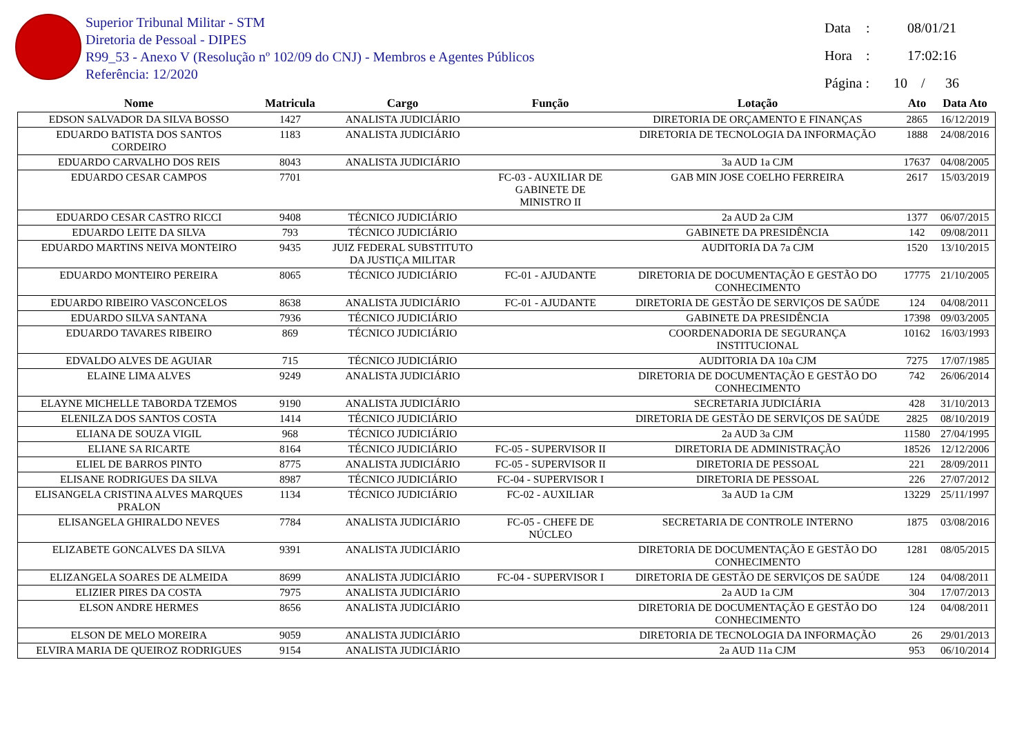Superior Tribunal Militar - STM
Diretoria de Pessoal - DIPES
R99_53 - Anexo V (Resolução nº 102/09 do CNJ) - Membros e Agentes Públicos
Referência: 12/2020
Data: 08/01/21
Hora: 17:02:16
Página : 10 / 36
| Nome | Matricula | Cargo | Função | Lotação | Ato | Data Ato |
| --- | --- | --- | --- | --- | --- | --- |
| EDSON SALVADOR DA SILVA BOSSO | 1427 | ANALISTA JUDICIÁRIO | | DIRETORIA DE ORÇAMENTO E FINANÇAS | 2865 | 16/12/2019 |
| EDUARDO BATISTA DOS SANTOS CORDEIRO | 1183 | ANALISTA JUDICIÁRIO | | DIRETORIA DE TECNOLOGIA DA INFORMAÇÃO | 1888 | 24/08/2016 |
| EDUARDO CARVALHO DOS REIS | 8043 | ANALISTA JUDICIÁRIO | | 3a AUD 1a CJM | 17637 | 04/08/2005 |
| EDUARDO CESAR CAMPOS | 7701 | | FC-03 - AUXILIAR DE GABINETE DE MINISTRO II | GAB MIN JOSE COELHO FERREIRA | 2617 | 15/03/2019 |
| EDUARDO CESAR CASTRO RICCI | 9408 | TÉCNICO JUDICIÁRIO | | 2a AUD 2a CJM | 1377 | 06/07/2015 |
| EDUARDO LEITE DA SILVA | 793 | TÉCNICO JUDICIÁRIO | | GABINETE DA PRESIDÊNCIA | 142 | 09/08/2011 |
| EDUARDO MARTINS NEIVA MONTEIRO | 9435 | JUIZ FEDERAL SUBSTITUTO DA JUSTIÇA MILITAR | | AUDITORIA DA 7a CJM | 1520 | 13/10/2015 |
| EDUARDO MONTEIRO PEREIRA | 8065 | TÉCNICO JUDICIÁRIO | FC-01 - AJUDANTE | DIRETORIA DE DOCUMENTAÇÃO E GESTÃO DO CONHECIMENTO | 17775 | 21/10/2005 |
| EDUARDO RIBEIRO VASCONCELOS | 8638 | ANALISTA JUDICIÁRIO | FC-01 - AJUDANTE | DIRETORIA DE GESTÃO DE SERVIÇOS DE SAÚDE | 124 | 04/08/2011 |
| EDUARDO SILVA SANTANA | 7936 | TÉCNICO JUDICIÁRIO | | GABINETE DA PRESIDÊNCIA | 17398 | 09/03/2005 |
| EDUARDO TAVARES RIBEIRO | 869 | TÉCNICO JUDICIÁRIO | | COORDENADORIA DE SEGURANÇA INSTITUCIONAL | 10162 | 16/03/1993 |
| EDVALDO ALVES DE AGUIAR | 715 | TÉCNICO JUDICIÁRIO | | AUDITORIA DA 10a CJM | 7275 | 17/07/1985 |
| ELAINE LIMA ALVES | 9249 | ANALISTA JUDICIÁRIO | | DIRETORIA DE DOCUMENTAÇÃO E GESTÃO DO CONHECIMENTO | 742 | 26/06/2014 |
| ELAYNE MICHELLE TABORDA TZEMOS | 9190 | ANALISTA JUDICIÁRIO | | SECRETARIA JUDICIÁRIA | 428 | 31/10/2013 |
| ELENILZA DOS SANTOS COSTA | 1414 | TÉCNICO JUDICIÁRIO | | DIRETORIA DE GESTÃO DE SERVIÇOS DE SAÚDE | 2825 | 08/10/2019 |
| ELIANA DE SOUZA VIGIL | 968 | TÉCNICO JUDICIÁRIO | | 2a AUD 3a CJM | 11580 | 27/04/1995 |
| ELIANE SA RICARTE | 8164 | TÉCNICO JUDICIÁRIO | FC-05 - SUPERVISOR II | DIRETORIA DE ADMINISTRAÇÃO | 18526 | 12/12/2006 |
| ELIEL DE BARROS PINTO | 8775 | ANALISTA JUDICIÁRIO | FC-05 - SUPERVISOR II | DIRETORIA DE PESSOAL | 221 | 28/09/2011 |
| ELISANE RODRIGUES DA SILVA | 8987 | TÉCNICO JUDICIÁRIO | FC-04 - SUPERVISOR I | DIRETORIA DE PESSOAL | 226 | 27/07/2012 |
| ELISANGELA CRISTINA ALVES MARQUES PRALON | 1134 | TÉCNICO JUDICIÁRIO | FC-02 - AUXILIAR | 3a AUD 1a CJM | 13229 | 25/11/1997 |
| ELISANGELA GHIRALDO NEVES | 7784 | ANALISTA JUDICIÁRIO | FC-05 - CHEFE DE NÚCLEO | SECRETARIA DE CONTROLE INTERNO | 1875 | 03/08/2016 |
| ELIZABETE GONCALVES DA SILVA | 9391 | ANALISTA JUDICIÁRIO | | DIRETORIA DE DOCUMENTAÇÃO E GESTÃO DO CONHECIMENTO | 1281 | 08/05/2015 |
| ELIZANGELA SOARES DE ALMEIDA | 8699 | ANALISTA JUDICIÁRIO | FC-04 - SUPERVISOR I | DIRETORIA DE GESTÃO DE SERVIÇOS DE SAÚDE | 124 | 04/08/2011 |
| ELIZIER PIRES DA COSTA | 7975 | ANALISTA JUDICIÁRIO | | 2a AUD 1a CJM | 304 | 17/07/2013 |
| ELSON ANDRE HERMES | 8656 | ANALISTA JUDICIÁRIO | | DIRETORIA DE DOCUMENTAÇÃO E GESTÃO DO CONHECIMENTO | 124 | 04/08/2011 |
| ELSON DE MELO MOREIRA | 9059 | ANALISTA JUDICIÁRIO | | DIRETORIA DE TECNOLOGIA DA INFORMAÇÃO | 26 | 29/01/2013 |
| ELVIRA MARIA DE QUEIROZ RODRIGUES | 9154 | ANALISTA JUDICIÁRIO | | 2a AUD 11a CJM | 953 | 06/10/2014 |